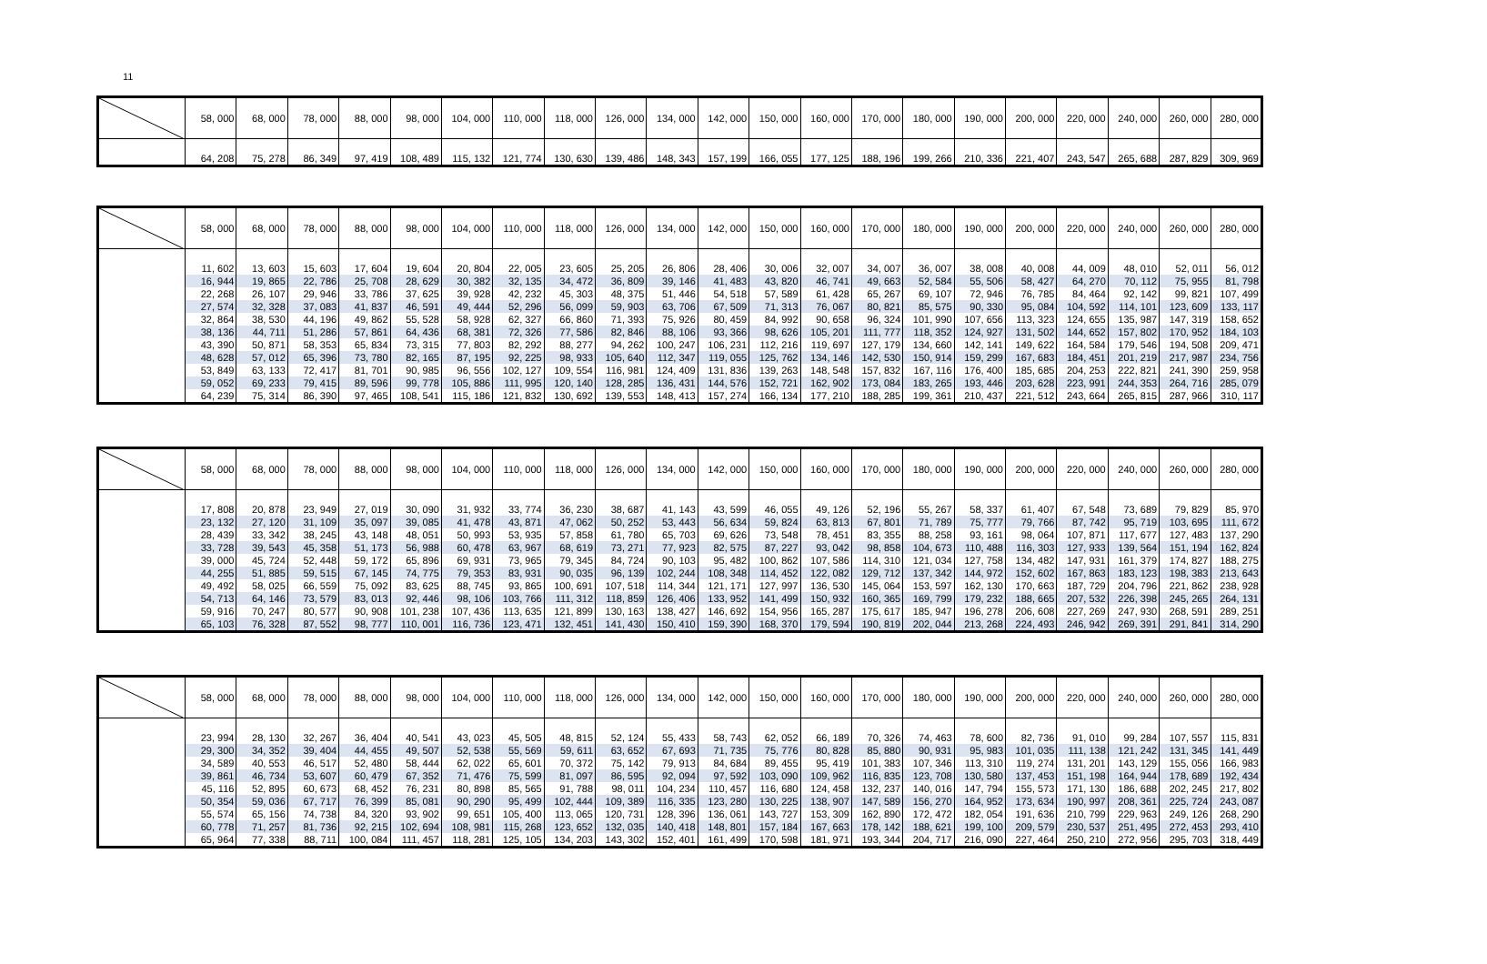11
| | 58, 000 | 68, 000 | 78, 000 | 88, 000 | 98, 000 | 104, 000 | 110, 000 | 118, 000 | 126, 000 | 134, 000 | 142, 000 | 150, 000 | 160, 000 | 170, 000 | 180, 000 | 190, 000 | 200, 000 | 220, 000 | 240, 000 | 260, 000 | 280, 000 |
| --- | --- | --- | --- | --- | --- | --- | --- | --- | --- | --- | --- | --- | --- | --- | --- | --- | --- | --- | --- | --- | --- |
| | 64, 208 | 75, 278 | 86, 349 | 97, 419 | 108, 489 | 115, 132 | 121, 774 | 130, 630 | 139, 486 | 148, 343 | 157, 199 | 166, 055 | 177, 125 | 188, 196 | 199, 266 | 210, 336 | 221, 407 | 243, 547 | 265, 688 | 287, 829 | 309, 969 |
| | 58, 000 | 68, 000 | 78, 000 | 88, 000 | 98, 000 | 104, 000 | 110, 000 | 118, 000 | 126, 000 | 134, 000 | 142, 000 | 150, 000 | 160, 000 | 170, 000 | 180, 000 | 190, 000 | 200, 000 | 220, 000 | 240, 000 | 260, 000 | 280, 000 |
| --- | --- | --- | --- | --- | --- | --- | --- | --- | --- | --- | --- | --- | --- | --- | --- | --- | --- | --- | --- | --- | --- |
| | 11, 602 | 13, 603 | 15, 603 | 17, 604 | 19, 604 | 20, 804 | 22, 005 | 23, 605 | 25, 205 | 26, 806 | 28, 406 | 30, 006 | 32, 007 | 34, 007 | 36, 007 | 38, 008 | 40, 008 | 44, 009 | 48, 010 | 52, 011 | 56, 012 |
| | 16, 944 | 19, 865 | 22, 786 | 25, 708 | 28, 629 | 30, 382 | 32, 135 | 34, 472 | 36, 809 | 39, 146 | 41, 483 | 43, 820 | 46, 741 | 49, 663 | 52, 584 | 55, 506 | 58, 427 | 64, 270 | 70, 112 | 75, 955 | 81, 798 |
| | 22, 268 | 26, 107 | 29, 946 | 33, 786 | 37, 625 | 39, 928 | 42, 232 | 45, 303 | 48, 375 | 51, 446 | 54, 518 | 57, 589 | 61, 428 | 65, 267 | 69, 107 | 72, 946 | 76, 785 | 84, 464 | 92, 142 | 99, 821 | 107, 499 |
| | 27, 574 | 32, 328 | 37, 083 | 41, 837 | 46, 591 | 49, 444 | 52, 296 | 56, 099 | 59, 903 | 63, 706 | 67, 509 | 71, 313 | 76, 067 | 80, 821 | 85, 575 | 90, 330 | 95, 084 | 104, 592 | 114, 101 | 123, 609 | 133, 117 |
| | 32, 864 | 38, 530 | 44, 196 | 49, 862 | 55, 528 | 58, 928 | 62, 327 | 66, 860 | 71, 393 | 75, 926 | 80, 459 | 84, 992 | 90, 658 | 96, 324 | 101, 990 | 107, 656 | 113, 323 | 124, 655 | 135, 987 | 147, 319 | 158, 652 |
| | 38, 136 | 44, 711 | 51, 286 | 57, 861 | 64, 436 | 68, 381 | 72, 326 | 77, 586 | 82, 846 | 88, 106 | 93, 366 | 98, 626 | 105, 201 | 111, 777 | 118, 352 | 124, 927 | 131, 502 | 144, 652 | 157, 802 | 170, 952 | 184, 103 |
| | 43, 390 | 50, 871 | 58, 353 | 65, 834 | 73, 315 | 77, 803 | 82, 292 | 88, 277 | 94, 262 | 100, 247 | 106, 231 | 112, 216 | 119, 697 | 127, 179 | 134, 660 | 142, 141 | 149, 622 | 164, 584 | 179, 546 | 194, 508 | 209, 471 |
| | 48, 628 | 57, 012 | 65, 396 | 73, 780 | 82, 165 | 87, 195 | 92, 225 | 98, 933 | 105, 640 | 112, 347 | 119, 055 | 125, 762 | 134, 146 | 142, 530 | 150, 914 | 159, 299 | 167, 683 | 184, 451 | 201, 219 | 217, 987 | 234, 756 |
| | 53, 849 | 63, 133 | 72, 417 | 81, 701 | 90, 985 | 96, 556 | 102, 127 | 109, 554 | 116, 981 | 124, 409 | 131, 836 | 139, 263 | 148, 548 | 157, 832 | 167, 116 | 176, 400 | 185, 685 | 204, 253 | 222, 821 | 241, 390 | 259, 958 |
| | 59, 052 | 69, 233 | 79, 415 | 89, 596 | 99, 778 | 105, 886 | 111, 995 | 120, 140 | 128, 285 | 136, 431 | 144, 576 | 152, 721 | 162, 902 | 173, 084 | 183, 265 | 193, 446 | 203, 628 | 223, 991 | 244, 353 | 264, 716 | 285, 079 |
| | 64, 239 | 75, 314 | 86, 390 | 97, 465 | 108, 541 | 115, 186 | 121, 832 | 130, 692 | 139, 553 | 148, 413 | 157, 274 | 166, 134 | 177, 210 | 188, 285 | 199, 361 | 210, 437 | 221, 512 | 243, 664 | 265, 815 | 287, 966 | 310, 117 |
| | 58, 000 | 68, 000 | 78, 000 | 88, 000 | 98, 000 | 104, 000 | 110, 000 | 118, 000 | 126, 000 | 134, 000 | 142, 000 | 150, 000 | 160, 000 | 170, 000 | 180, 000 | 190, 000 | 200, 000 | 220, 000 | 240, 000 | 260, 000 | 280, 000 |
| --- | --- | --- | --- | --- | --- | --- | --- | --- | --- | --- | --- | --- | --- | --- | --- | --- | --- | --- | --- | --- | --- |
| | 17, 808 | 20, 878 | 23, 949 | 27, 019 | 30, 090 | 31, 932 | 33, 774 | 36, 230 | 38, 687 | 41, 143 | 43, 599 | 46, 055 | 49, 126 | 52, 196 | 55, 267 | 58, 337 | 61, 407 | 67, 548 | 73, 689 | 79, 829 | 85, 970 |
| | 23, 132 | 27, 120 | 31, 109 | 35, 097 | 39, 085 | 41, 478 | 43, 871 | 47, 062 | 50, 252 | 53, 443 | 56, 634 | 59, 824 | 63, 813 | 67, 801 | 71, 789 | 75, 777 | 79, 766 | 87, 742 | 95, 719 | 103, 695 | 111, 672 |
| | 28, 439 | 33, 342 | 38, 245 | 43, 148 | 48, 051 | 50, 993 | 53, 935 | 57, 858 | 61, 780 | 65, 703 | 69, 626 | 73, 548 | 78, 451 | 83, 355 | 88, 258 | 93, 161 | 98, 064 | 107, 871 | 117, 677 | 127, 483 | 137, 290 |
| | 33, 728 | 39, 543 | 45, 358 | 51, 173 | 56, 988 | 60, 478 | 63, 967 | 68, 619 | 73, 271 | 77, 923 | 82, 575 | 87, 227 | 93, 042 | 98, 858 | 104, 673 | 110, 488 | 116, 303 | 127, 933 | 139, 564 | 151, 194 | 162, 824 |
| | 39, 000 | 45, 724 | 52, 448 | 59, 172 | 65, 896 | 69, 931 | 73, 965 | 79, 345 | 84, 724 | 90, 103 | 95, 482 | 100, 862 | 107, 586 | 114, 310 | 121, 034 | 127, 758 | 134, 482 | 147, 931 | 161, 379 | 174, 827 | 188, 275 |
| | 44, 255 | 51, 885 | 59, 515 | 67, 145 | 74, 775 | 79, 353 | 83, 931 | 90, 035 | 96, 139 | 102, 244 | 108, 348 | 114, 452 | 122, 082 | 129, 712 | 137, 342 | 144, 972 | 152, 602 | 167, 863 | 183, 123 | 198, 383 | 213, 643 |
| | 49, 492 | 58, 025 | 66, 559 | 75, 092 | 83, 625 | 88, 745 | 93, 865 | 100, 691 | 107, 518 | 114, 344 | 121, 171 | 127, 997 | 136, 530 | 145, 064 | 153, 597 | 162, 130 | 170, 663 | 187, 729 | 204, 796 | 221, 862 | 238, 928 |
| | 54, 713 | 64, 146 | 73, 579 | 83, 013 | 92, 446 | 98, 106 | 103, 766 | 111, 312 | 118, 859 | 126, 406 | 133, 952 | 141, 499 | 150, 932 | 160, 365 | 169, 799 | 179, 232 | 188, 665 | 207, 532 | 226, 398 | 245, 265 | 264, 131 |
| | 59, 916 | 70, 247 | 80, 577 | 90, 908 | 101, 238 | 107, 436 | 113, 635 | 121, 899 | 130, 163 | 138, 427 | 146, 692 | 154, 956 | 165, 287 | 175, 617 | 185, 947 | 196, 278 | 206, 608 | 227, 269 | 247, 930 | 268, 591 | 289, 251 |
| | 65, 103 | 76, 328 | 87, 552 | 98, 777 | 110, 001 | 116, 736 | 123, 471 | 132, 451 | 141, 430 | 150, 410 | 159, 390 | 168, 370 | 179, 594 | 190, 819 | 202, 044 | 213, 268 | 224, 493 | 246, 942 | 269, 391 | 291, 841 | 314, 290 |
| | 58, 000 | 68, 000 | 78, 000 | 88, 000 | 98, 000 | 104, 000 | 110, 000 | 118, 000 | 126, 000 | 134, 000 | 142, 000 | 150, 000 | 160, 000 | 170, 000 | 180, 000 | 190, 000 | 200, 000 | 220, 000 | 240, 000 | 260, 000 | 280, 000 |
| --- | --- | --- | --- | --- | --- | --- | --- | --- | --- | --- | --- | --- | --- | --- | --- | --- | --- | --- | --- | --- | --- |
| | 23, 994 | 28, 130 | 32, 267 | 36, 404 | 40, 541 | 43, 023 | 45, 505 | 48, 815 | 52, 124 | 55, 433 | 58, 743 | 62, 052 | 66, 189 | 70, 326 | 74, 463 | 78, 600 | 82, 736 | 91, 010 | 99, 284 | 107, 557 | 115, 831 |
| | 29, 300 | 34, 352 | 39, 404 | 44, 455 | 49, 507 | 52, 538 | 55, 569 | 59, 611 | 63, 652 | 67, 693 | 71, 735 | 75, 776 | 80, 828 | 85, 880 | 90, 931 | 95, 983 | 101, 035 | 111, 138 | 121, 242 | 131, 345 | 141, 449 |
| | 34, 589 | 40, 553 | 46, 517 | 52, 480 | 58, 444 | 62, 022 | 65, 601 | 70, 372 | 75, 142 | 79, 913 | 84, 684 | 89, 455 | 95, 419 | 101, 383 | 107, 346 | 113, 310 | 119, 274 | 131, 201 | 143, 129 | 155, 056 | 166, 983 |
| | 39, 861 | 46, 734 | 53, 607 | 60, 479 | 67, 352 | 71, 476 | 75, 599 | 81, 097 | 86, 595 | 92, 094 | 97, 592 | 103, 090 | 109, 962 | 116, 835 | 123, 708 | 130, 580 | 137, 453 | 151, 198 | 164, 944 | 178, 689 | 192, 434 |
| | 45, 116 | 52, 895 | 60, 673 | 68, 452 | 76, 231 | 80, 898 | 85, 565 | 91, 788 | 98, 011 | 104, 234 | 110, 457 | 116, 680 | 124, 458 | 132, 237 | 140, 016 | 147, 794 | 155, 573 | 171, 130 | 186, 688 | 202, 245 | 217, 802 |
| | 50, 354 | 59, 036 | 67, 717 | 76, 399 | 85, 081 | 90, 290 | 95, 499 | 102, 444 | 109, 389 | 116, 335 | 123, 280 | 130, 225 | 138, 907 | 147, 589 | 156, 270 | 164, 952 | 173, 634 | 190, 997 | 208, 361 | 225, 724 | 243, 087 |
| | 55, 574 | 65, 156 | 74, 738 | 84, 320 | 93, 902 | 99, 651 | 105, 400 | 113, 065 | 120, 731 | 128, 396 | 136, 061 | 143, 727 | 153, 309 | 162, 890 | 172, 472 | 182, 054 | 191, 636 | 210, 799 | 229, 963 | 249, 126 | 268, 290 |
| | 60, 778 | 71, 257 | 81, 736 | 92, 215 | 102, 694 | 108, 981 | 115, 268 | 123, 652 | 132, 035 | 140, 418 | 148, 801 | 157, 184 | 167, 663 | 178, 142 | 188, 621 | 199, 100 | 209, 579 | 230, 537 | 251, 495 | 272, 453 | 293, 410 |
| | 65, 964 | 77, 338 | 88, 711 | 100, 084 | 111, 457 | 118, 281 | 125, 105 | 134, 203 | 143, 302 | 152, 401 | 161, 499 | 170, 598 | 181, 971 | 193, 344 | 204, 717 | 216, 090 | 227, 464 | 250, 210 | 272, 956 | 295, 703 | 318, 449 |